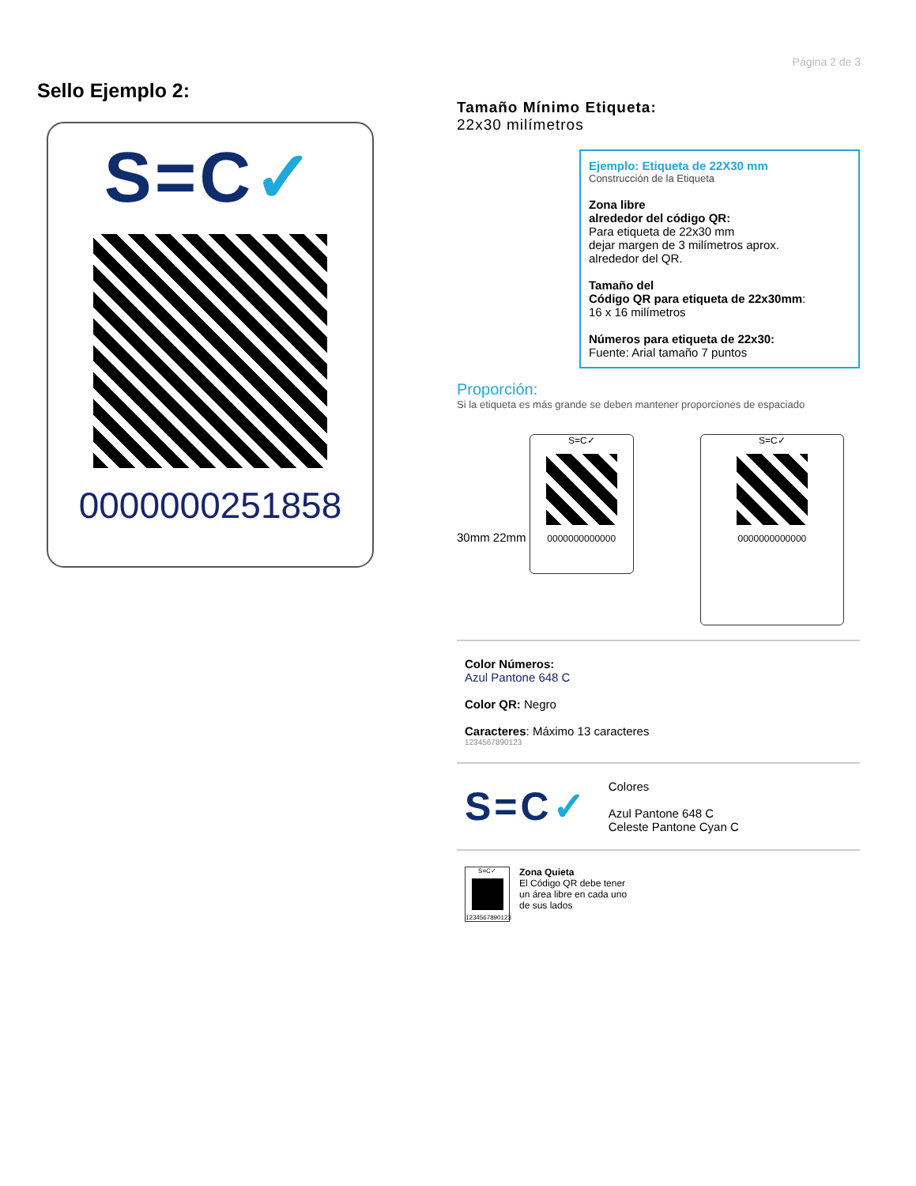Página 2 de 3
Sello Ejemplo 2:
S=C✓
0000000251858
Tamaño Mínimo Etiqueta:
22x30 milímetros
Ejemplo: Etiqueta de 22X30 mm
Construcción de la Etiqueta
Zona libre
alrededor del código QR:
Para etiqueta de 22x30 mm
dejar margen de 3 milímetros aprox.
alrededor del QR.
Tamaño del
Código QR para etiqueta de 22x30mm:
16 x 16 milímetros
Números para etiqueta de 22x30:
Fuente: Arial tamaño 7 puntos
Proporción:
Si la etiqueta es más grande se deben mantener proporciones de espaciado
30mm 22mm
S=C✓
0000000000000
S=C✓
0000000000000
Color Números:
Azul Pantone 648 C
Color QR: Negro
Caracteres: Máximo 13 caracteres
1234567890123
S=C✓
Colores
Azul Pantone 648 C
Celeste Pantone Cyan C
S=C✓
1234567890123
Zona Quieta
El Código QR debe tener
un área libre en cada uno
de sus lados